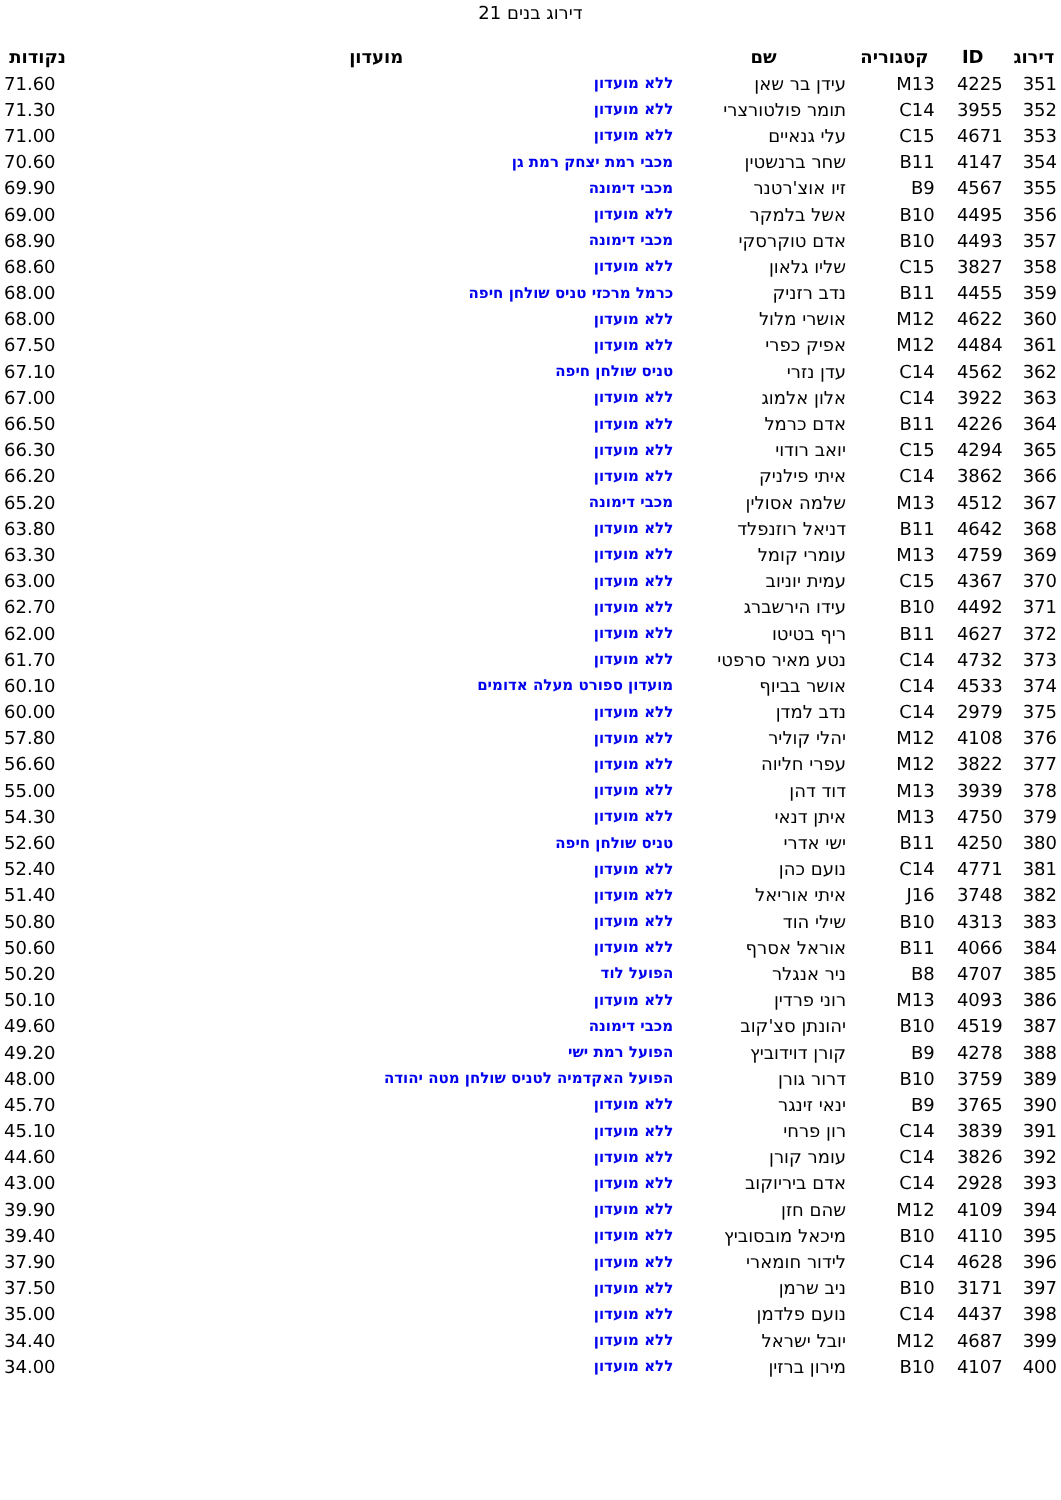דירוג בנים 21
| דירוג | ID | קטגוריה | שם | מועדון | נקודות |
| --- | --- | --- | --- | --- | --- |
| 351 | 4225 | M13 | עידן בר שאן | ללא מועדון | 71.60 |
| 352 | 3955 | C14 | תומר פולטורצרי | ללא מועדון | 71.30 |
| 353 | 4671 | C15 | עלי גנאיים | ללא מועדון | 71.00 |
| 354 | 4147 | B11 | שחר ברנשטין | מכבי רמת יצחק רמת גן | 70.60 |
| 355 | 4567 | B9 | זיו אוצ'רטנר | מכבי דימונה | 69.90 |
| 356 | 4495 | B10 | אשל בלמקר | ללא מועדון | 69.00 |
| 357 | 4493 | B10 | אדם טוקרסקי | מכבי דימונה | 68.90 |
| 358 | 3827 | C15 | שליו גלאון | ללא מועדון | 68.60 |
| 359 | 4455 | B11 | נדב רזניק | כרמל מרכזי טניס שולחן חיפה | 68.00 |
| 360 | 4622 | M12 | אושרי מלול | ללא מועדון | 68.00 |
| 361 | 4484 | M12 | אפיק כפרי | ללא מועדון | 67.50 |
| 362 | 4562 | C14 | עדן נזרי | טניס שולחן חיפה | 67.10 |
| 363 | 3922 | C14 | אלון אלמוג | ללא מועדון | 67.00 |
| 364 | 4226 | B11 | אדם כרמל | ללא מועדון | 66.50 |
| 365 | 4294 | C15 | יואב רודוי | ללא מועדון | 66.30 |
| 366 | 3862 | C14 | איתי פילניק | ללא מועדון | 66.20 |
| 367 | 4512 | M13 | שלמה אסולין | מכבי דימונה | 65.20 |
| 368 | 4642 | B11 | דניאל רוזנפלד | ללא מועדון | 63.80 |
| 369 | 4759 | M13 | עומרי קומל | ללא מועדון | 63.30 |
| 370 | 4367 | C15 | עמית יוניוב | ללא מועדון | 63.00 |
| 371 | 4492 | B10 | עידו הירשברג | ללא מועדון | 62.70 |
| 372 | 4627 | B11 | ריף בטיטו | ללא מועדון | 62.00 |
| 373 | 4732 | C14 | נטע מאיר סרפטי | ללא מועדון | 61.70 |
| 374 | 4533 | C14 | אושר בביוף | מועדון ספורט מעלה אדומים | 60.10 |
| 375 | 2979 | C14 | נדב למדן | ללא מועדון | 60.00 |
| 376 | 4108 | M12 | יהלי קוליר | ללא מועדון | 57.80 |
| 377 | 3822 | M12 | עפרי חליוה | ללא מועדון | 56.60 |
| 378 | 3939 | M13 | דוד דהן | ללא מועדון | 55.00 |
| 379 | 4750 | M13 | איתן דנאי | ללא מועדון | 54.30 |
| 380 | 4250 | B11 | ישי אדרי | טניס שולחן חיפה | 52.60 |
| 381 | 4771 | C14 | נועם כהן | ללא מועדון | 52.40 |
| 382 | 3748 | J16 | איתי אוריאל | ללא מועדון | 51.40 |
| 383 | 4313 | B10 | שילי הוד | ללא מועדון | 50.80 |
| 384 | 4066 | B11 | אוראל אסרף | ללא מועדון | 50.60 |
| 385 | 4707 | B8 | ניר אנגלר | הפועל לוד | 50.20 |
| 386 | 4093 | M13 | רוני פרדין | ללא מועדון | 50.10 |
| 387 | 4519 | B10 | יהונתן סצ'קוב | מכבי דימונה | 49.60 |
| 388 | 4278 | B9 | קורן דוידוביץ | הפועל רמת ישי | 49.20 |
| 389 | 3759 | B10 | דרור גורן | הפועל האקדמיה לטניס שולחן מטה יהודה | 48.00 |
| 390 | 3765 | B9 | ינאי זינגר | ללא מועדון | 45.70 |
| 391 | 3839 | C14 | רון פרחי | ללא מועדון | 45.10 |
| 392 | 3826 | C14 | עומר קורן | ללא מועדון | 44.60 |
| 393 | 2928 | C14 | אדם ביריוקוב | ללא מועדון | 43.00 |
| 394 | 4109 | M12 | שהם חזן | ללא מועדון | 39.90 |
| 395 | 4110 | B10 | מיכאל מובסוביץ | ללא מועדון | 39.40 |
| 396 | 4628 | C14 | לידור חומארי | ללא מועדון | 37.90 |
| 397 | 3171 | B10 | ניב שרמן | ללא מועדון | 37.50 |
| 398 | 4437 | C14 | נועם פלדמן | ללא מועדון | 35.00 |
| 399 | 4687 | M12 | יובל ישראל | ללא מועדון | 34.40 |
| 400 | 4107 | B10 | מירון ברזין | ללא מועדון | 34.00 |